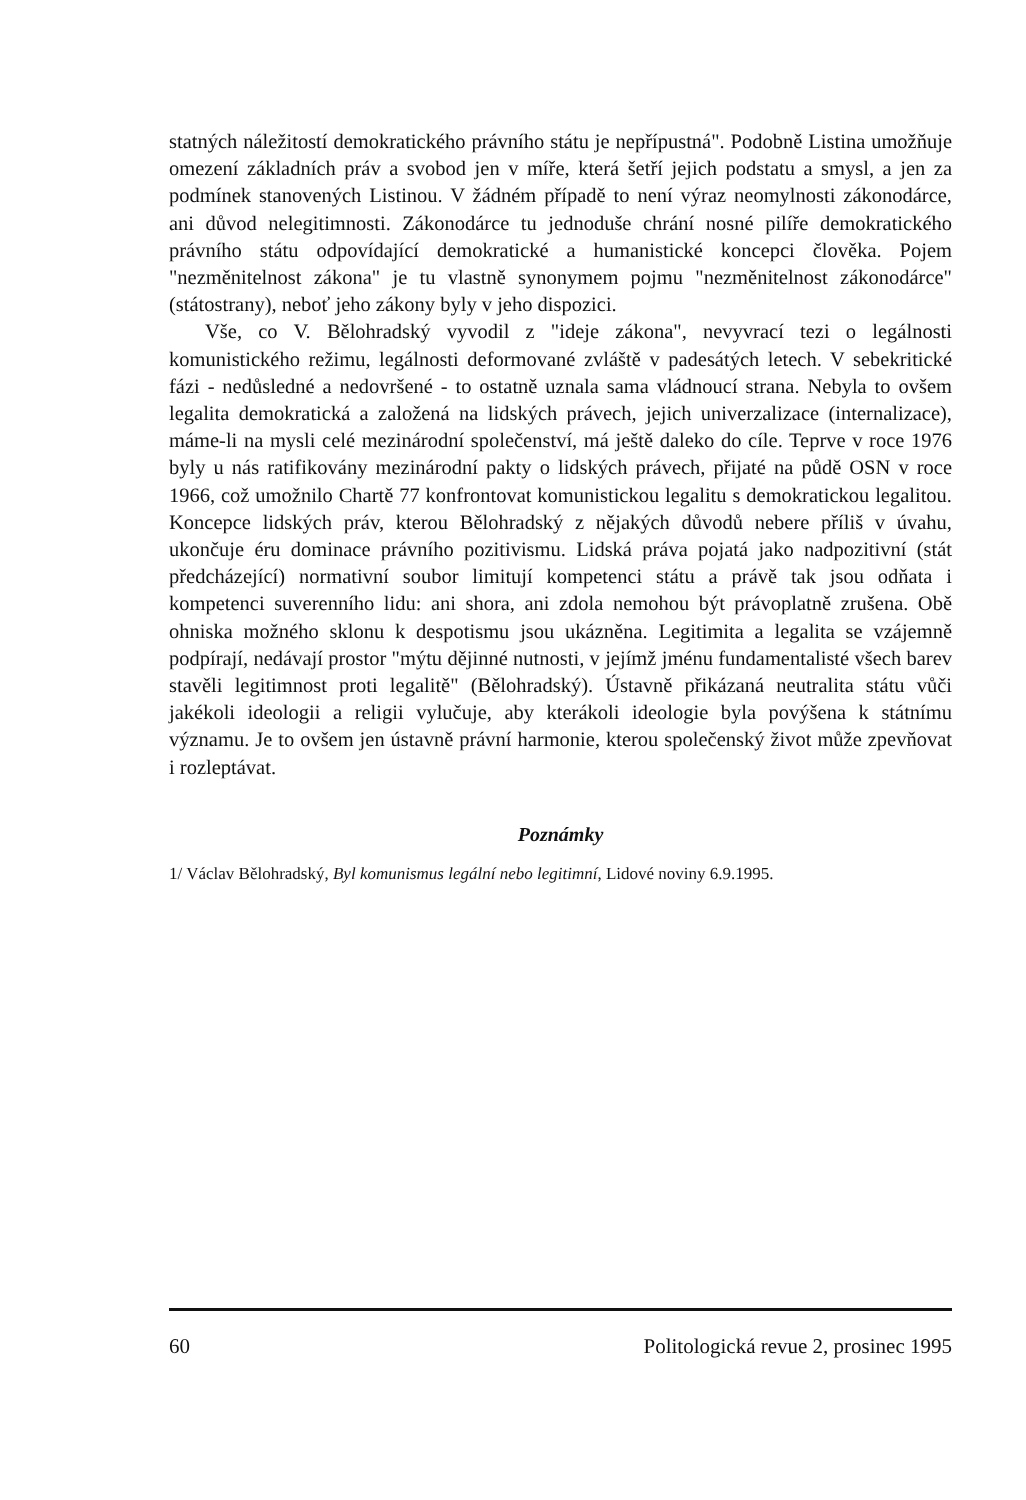statných náležitostí demokratického právního státu je nepřípustná". Podobně Listina umožňuje omezení základních práv a svobod jen v míře, která šetří jejich podstatu a smysl, a jen za podmínek stanovených Listinou. V žádném případě to není výraz neomylnosti zákonodárce, ani důvod nelegitimnosti. Zákonodárce tu jednoduše chrání nosné pilíře demokratického právního státu odpovídající demokratické a humanistické koncepci člověka. Pojem "nezměnitelnost zákona" je tu vlastně synonymem pojmu "nezměnitelnost zákonodárce" (státostrany), neboť jeho zákony byly v jeho dispozici.
Vše, co V. Bělohradský vyvodil z "ideje zákona", nevyvrací tezi o legálnosti komunistického režimu, legálnosti deformované zvláště v padesátých letech. V sebekritické fázi - nedůsledné a nedovršené - to ostatně uznala sama vládnoucí strana. Nebyla to ovšem legalita demokratická a založená na lidských právech, jejich univerzalizace (internalizace), máme-li na mysli celé mezinárodní společenství, má ještě daleko do cíle. Teprve v roce 1976 byly u nás ratifikovány mezinárodní pakty o lidských právech, přijaté na půdě OSN v roce 1966, což umožnilo Chartě 77 konfrontovat komunistickou legalitu s demokratickou legalitou. Koncepce lidských práv, kterou Bělohradský z nějakých důvodů nebere příliš v úvahu, ukončuje éru dominace právního pozitivismu. Lidská práva pojatá jako nadpozitivní (stát předcházející) normativní soubor limitují kompetenci státu a právě tak jsou odňata i kompetenci suverenního lidu: ani shora, ani zdola nemohou být právoplatně zrušena. Obě ohniska možného sklonu k despotismu jsou ukázněna. Legitimita a legalita se vzájemně podpírají, nedávají prostor "mýtu dějinné nutnosti, v jejímž jménu fundamentalisté všech barev stavěli legitimnost proti legalitě" (Bělohradský). Ústavně přikázaná neutralita státu vůči jakékoli ideologii a religii vylučuje, aby kterákoli ideologie byla povýšena k státnímu významu. Je to ovšem jen ústavně právní harmonie, kterou společenský život může zpevňovat i rozleptávat.
Poznámky
1/ Václav Bělohradský, Byl komunismus legální nebo legitimní, Lidové noviny 6.9.1995.
60 Politologická revue 2, prosinec 1995